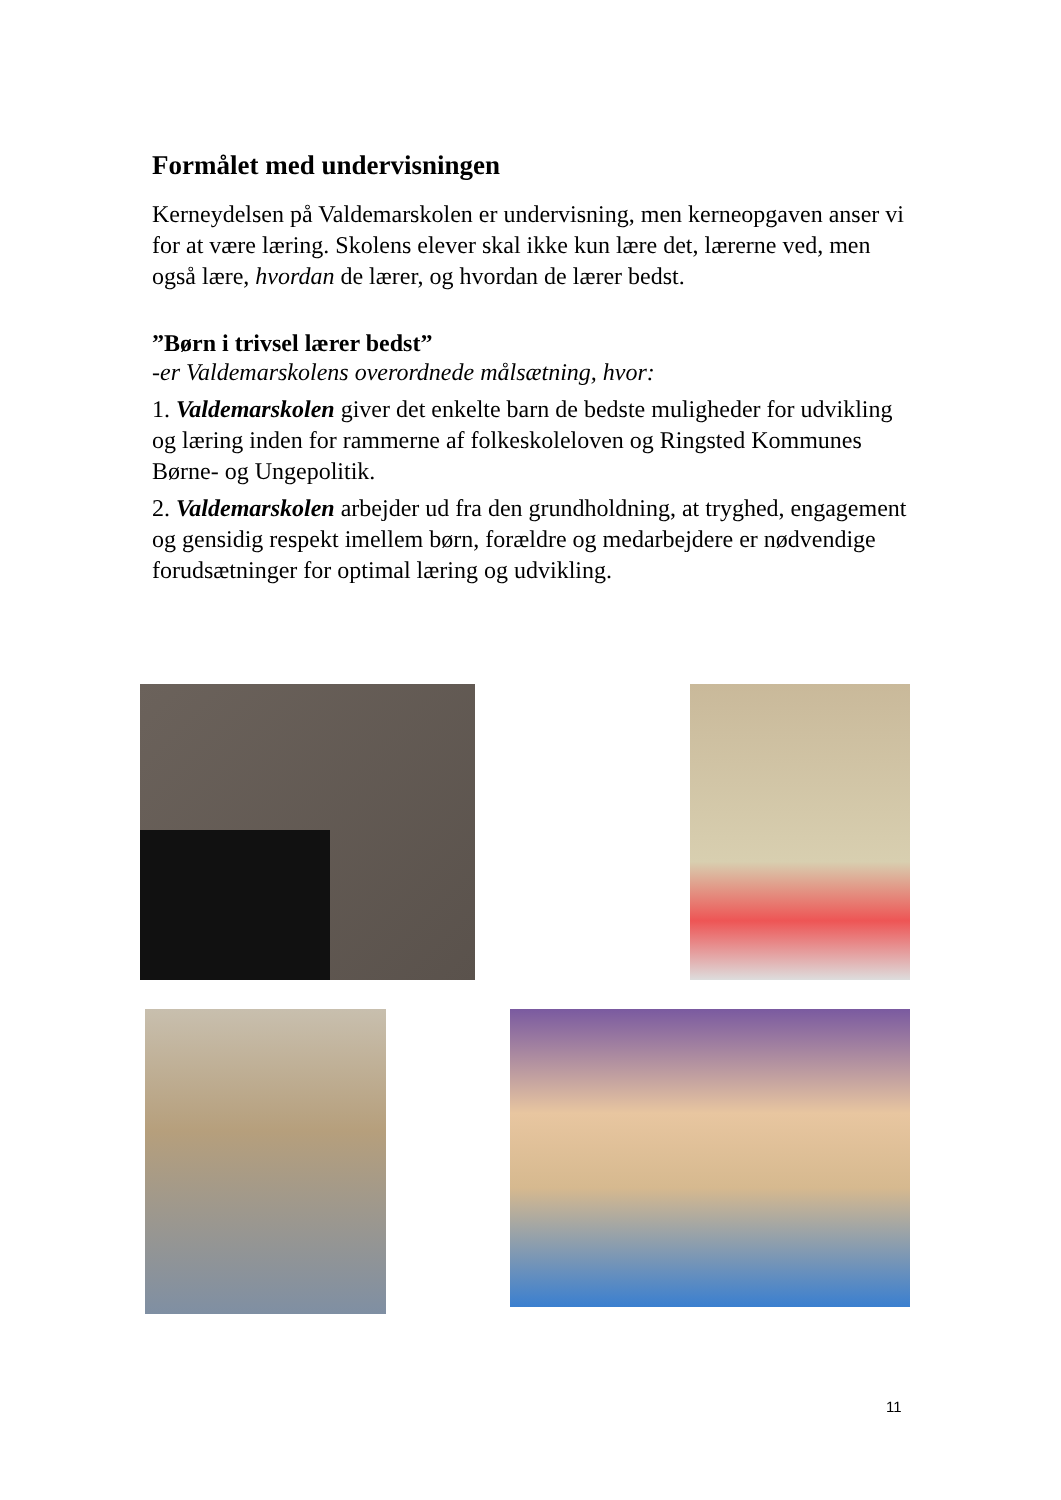Formålet med undervisningen
Kerneydelsen på Valdemarskolen er undervisning, men kerneopgaven anser vi for at være læring. Skolens elever skal ikke kun lære det, lærerne ved, men også lære, hvordan de lærer, og hvordan de lærer bedst.
”Børn i trivsel lærer bedst”
-er Valdemarskolens overordnede målsætning, hvor:
1. Valdemarskolen giver det enkelte barn de bedste muligheder for udvikling og læring inden for rammerne af folkeskoleloven og Ringsted Kommunes Børne- og Ungepolitik.
2. Valdemarskolen arbejder ud fra den grundholdning, at tryghed, engagement og gensidig respekt imellem børn, forældre og medarbejdere er nødvendige forudsætninger for optimal læring og udvikling.
11